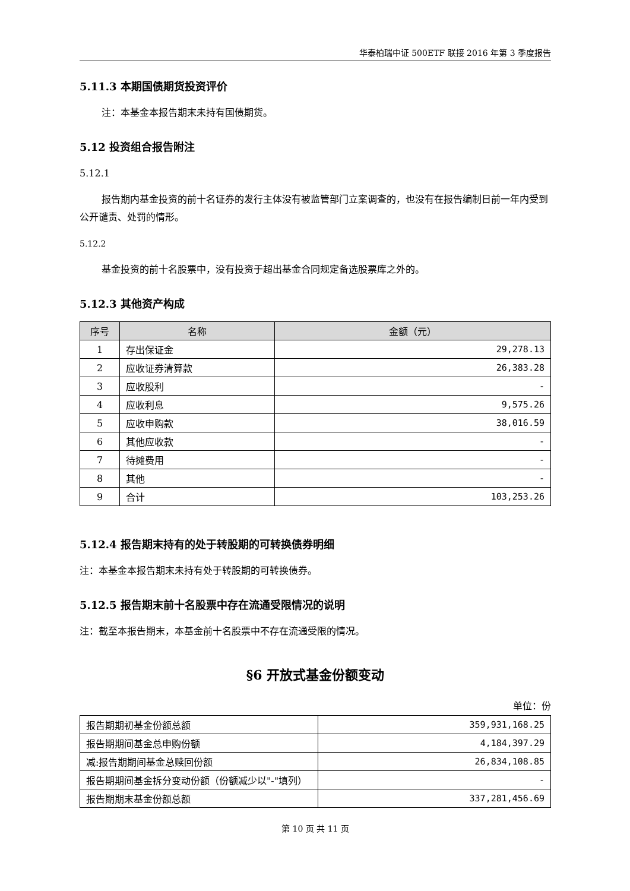华泰柏瑞中证 500ETF 联接 2016 年第 3 季度报告
5.11.3 本期国债期货投资评价
注：本基金本报告期末未持有国债期货。
5.12 投资组合报告附注
5.12.1
报告期内基金投资的前十名证券的发行主体没有被监管部门立案调查的，也没有在报告编制日前一年内受到公开谴责、处罚的情形。
5.12.2
基金投资的前十名股票中，没有投资于超出基金合同规定备选股票库之外的。
5.12.3 其他资产构成
| 序号 | 名称 | 金额（元） |
| --- | --- | --- |
| 1 | 存出保证金 | 29,278.13 |
| 2 | 应收证券清算款 | 26,383.28 |
| 3 | 应收股利 | - |
| 4 | 应收利息 | 9,575.26 |
| 5 | 应收申购款 | 38,016.59 |
| 6 | 其他应收款 | - |
| 7 | 待摊费用 | - |
| 8 | 其他 | - |
| 9 | 合计 | 103,253.26 |
5.12.4 报告期末持有的处于转股期的可转换债券明细
注：本基金本报告期末未持有处于转股期的可转换债券。
5.12.5 报告期末前十名股票中存在流通受限情况的说明
注：截至本报告期末，本基金前十名股票中不存在流通受限的情况。
§6 开放式基金份额变动
单位：份
| 报告期期初基金份额总额 | 359,931,168.25 |
| 报告期期间基金总申购份额 | 4,184,397.29 |
| 减:报告期期间基金总赎回份额 | 26,834,108.85 |
| 报告期期间基金拆分变动份额（份额减少以"-"填列） | - |
| 报告期期末基金份额总额 | 337,281,456.69 |
第 10 页 共 11 页